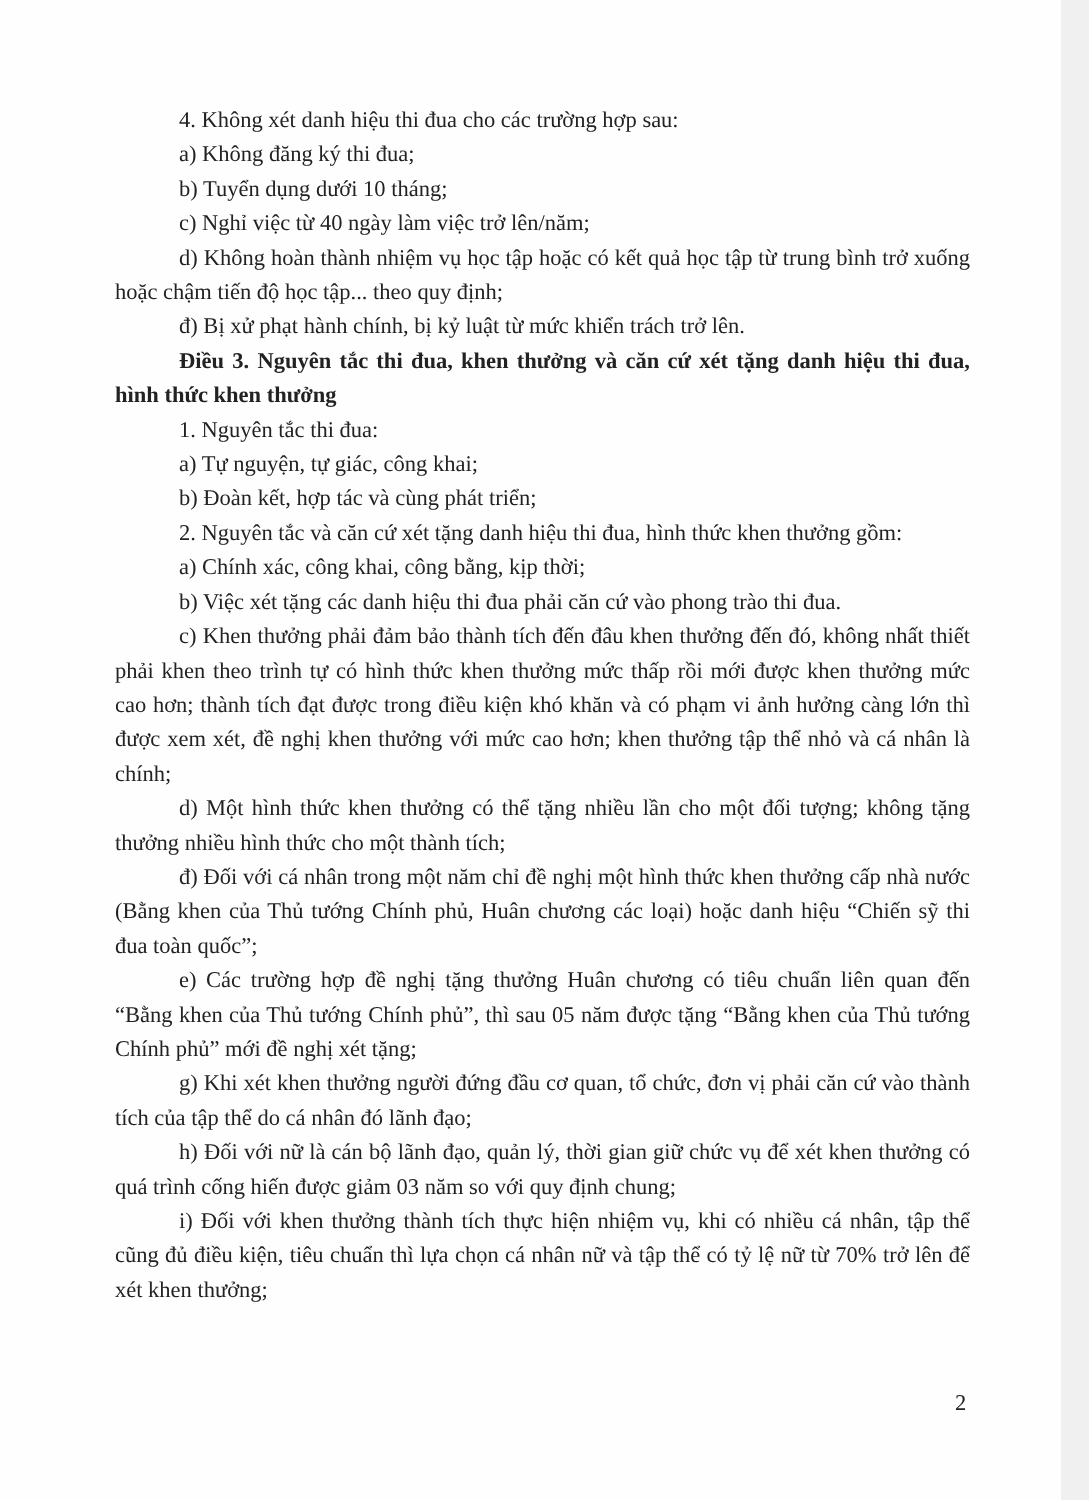4. Không xét danh hiệu thi đua cho các trường hợp sau:
a) Không đăng ký thi đua;
b) Tuyển dụng dưới 10 tháng;
c) Nghỉ việc từ 40 ngày làm việc trở lên/năm;
d) Không hoàn thành nhiệm vụ học tập hoặc có kết quả học tập từ trung bình trở xuống hoặc chậm tiến độ học tập... theo quy định;
đ) Bị xử phạt hành chính, bị kỷ luật từ mức khiển trách trở lên.
Điều 3. Nguyên tắc thi đua, khen thưởng và căn cứ xét tặng danh hiệu thi đua, hình thức khen thưởng
1. Nguyên tắc thi đua:
a) Tự nguyện, tự giác, công khai;
b) Đoàn kết, hợp tác và cùng phát triển;
2. Nguyên tắc và căn cứ xét tặng danh hiệu thi đua, hình thức khen thưởng gồm:
a) Chính xác, công khai, công bằng, kịp thời;
b) Việc xét tặng các danh hiệu thi đua phải căn cứ vào phong trào thi đua.
c) Khen thưởng phải đảm bảo thành tích đến đâu khen thưởng đến đó, không nhất thiết phải khen theo trình tự có hình thức khen thưởng mức thấp rồi mới được khen thưởng mức cao hơn; thành tích đạt được trong điều kiện khó khăn và có phạm vi ảnh hưởng càng lớn thì được xem xét, đề nghị khen thưởng với mức cao hơn; khen thưởng tập thể nhỏ và cá nhân là chính;
d) Một hình thức khen thưởng có thể tặng nhiều lần cho một đối tượng; không tặng thưởng nhiều hình thức cho một thành tích;
đ) Đối với cá nhân trong một năm chỉ đề nghị một hình thức khen thưởng cấp nhà nước (Bằng khen của Thủ tướng Chính phủ, Huân chương các loại) hoặc danh hiệu “Chiến sỹ thi đua toàn quốc”;
e) Các trường hợp đề nghị tặng thưởng Huân chương có tiêu chuẩn liên quan đến “Bằng khen của Thủ tướng Chính phủ”, thì sau 05 năm được tặng “Bằng khen của Thủ tướng Chính phủ” mới đề nghị xét tặng;
g) Khi xét khen thưởng người đứng đầu cơ quan, tổ chức, đơn vị phải căn cứ vào thành tích của tập thể do cá nhân đó lãnh đạo;
h) Đối với nữ là cán bộ lãnh đạo, quản lý, thời gian giữ chức vụ để xét khen thưởng có quá trình cống hiến được giảm 03 năm so với quy định chung;
i) Đối với khen thưởng thành tích thực hiện nhiệm vụ, khi có nhiều cá nhân, tập thể cũng đủ điều kiện, tiêu chuẩn thì lựa chọn cá nhân nữ và tập thể có tỷ lệ nữ từ 70% trở lên để xét khen thưởng;
2